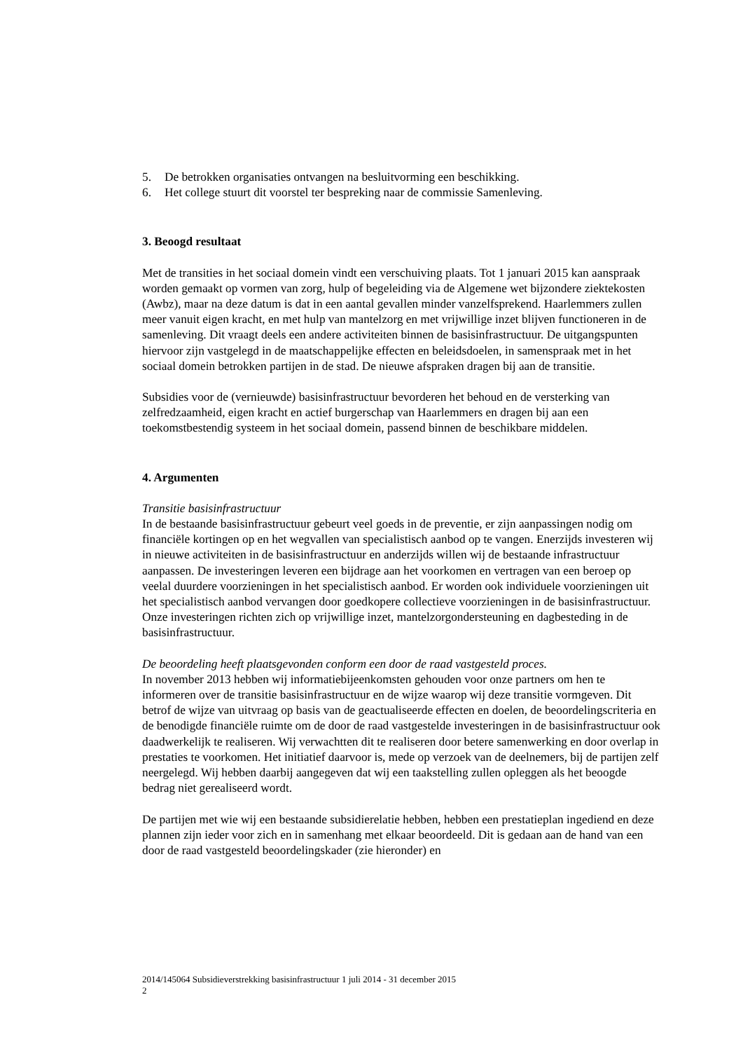5. De betrokken organisaties ontvangen na besluitvorming een beschikking.
6. Het college stuurt dit voorstel ter bespreking naar de commissie Samenleving.
3. Beoogd resultaat
Met de transities in het sociaal domein vindt een verschuiving plaats. Tot 1 januari 2015 kan aanspraak worden gemaakt op vormen van zorg, hulp of begeleiding via de Algemene wet bijzondere ziektekosten (Awbz), maar na deze datum is dat in een aantal gevallen minder vanzelfsprekend. Haarlemmers zullen meer vanuit eigen kracht, en met hulp van mantelzorg en met vrijwillige inzet blijven functioneren in de samenleving. Dit vraagt deels een andere activiteiten binnen de basisinfrastructuur. De uitgangspunten hiervoor zijn vastgelegd in de maatschappelijke effecten en beleidsdoelen, in samenspraak met in het sociaal domein betrokken partijen in de stad. De nieuwe afspraken dragen bij aan de transitie.
Subsidies voor de (vernieuwde) basisinfrastructuur bevorderen het behoud en de versterking van zelfredzaamheid, eigen kracht en actief burgerschap van Haarlemmers en dragen bij aan een toekomstbestendig systeem in het sociaal domein, passend binnen de beschikbare middelen.
4. Argumenten
Transitie basisinfrastructuur
In de bestaande basisinfrastructuur gebeurt veel goeds in de preventie, er zijn aanpassingen nodig om financiële kortingen op en het wegvallen van specialistisch aanbod op te vangen. Enerzijds investeren wij in nieuwe activiteiten in de basisinfrastructuur en anderzijds willen wij de bestaande infrastructuur aanpassen. De investeringen leveren een bijdrage aan het voorkomen en vertragen van een beroep op veelal duurdere voorzieningen in het specialistisch aanbod. Er worden ook individuele voorzieningen uit het specialistisch aanbod vervangen door goedkopere collectieve voorzieningen in de basisinfrastructuur. Onze investeringen richten zich op vrijwillige inzet, mantelzorgondersteuning en dagbesteding in de basisinfrastructuur.
De beoordeling heeft plaatsgevonden conform een door de raad vastgesteld proces.
In november 2013 hebben wij informatiebijeenkomsten gehouden voor onze partners om hen te informeren over de transitie basisinfrastructuur en de wijze waarop wij deze transitie vormgeven. Dit betrof de wijze van uitvraag op basis van de geactualiseerde effecten en doelen, de beoordelingscriteria en de benodigde financiële ruimte om de door de raad vastgestelde investeringen in de basisinfrastructuur ook daadwerkelijk te realiseren. Wij verwachtten dit te realiseren door betere samenwerking en door overlap in prestaties te voorkomen. Het initiatief daarvoor is, mede op verzoek van de deelnemers, bij de partijen zelf neergelegd. Wij hebben daarbij aangegeven dat wij een taakstelling zullen opleggen als het beoogde bedrag niet gerealiseerd wordt.
De partijen met wie wij een bestaande subsidierelatie hebben, hebben een prestatieplan ingediend en deze plannen zijn ieder voor zich en in samenhang met elkaar beoordeeld. Dit is gedaan aan de hand van een door de raad vastgesteld beoordelingskader (zie hieronder) en
2014/145064 Subsidieverstrekking basisinfrastructuur 1 juli 2014 - 31 december 2015
2